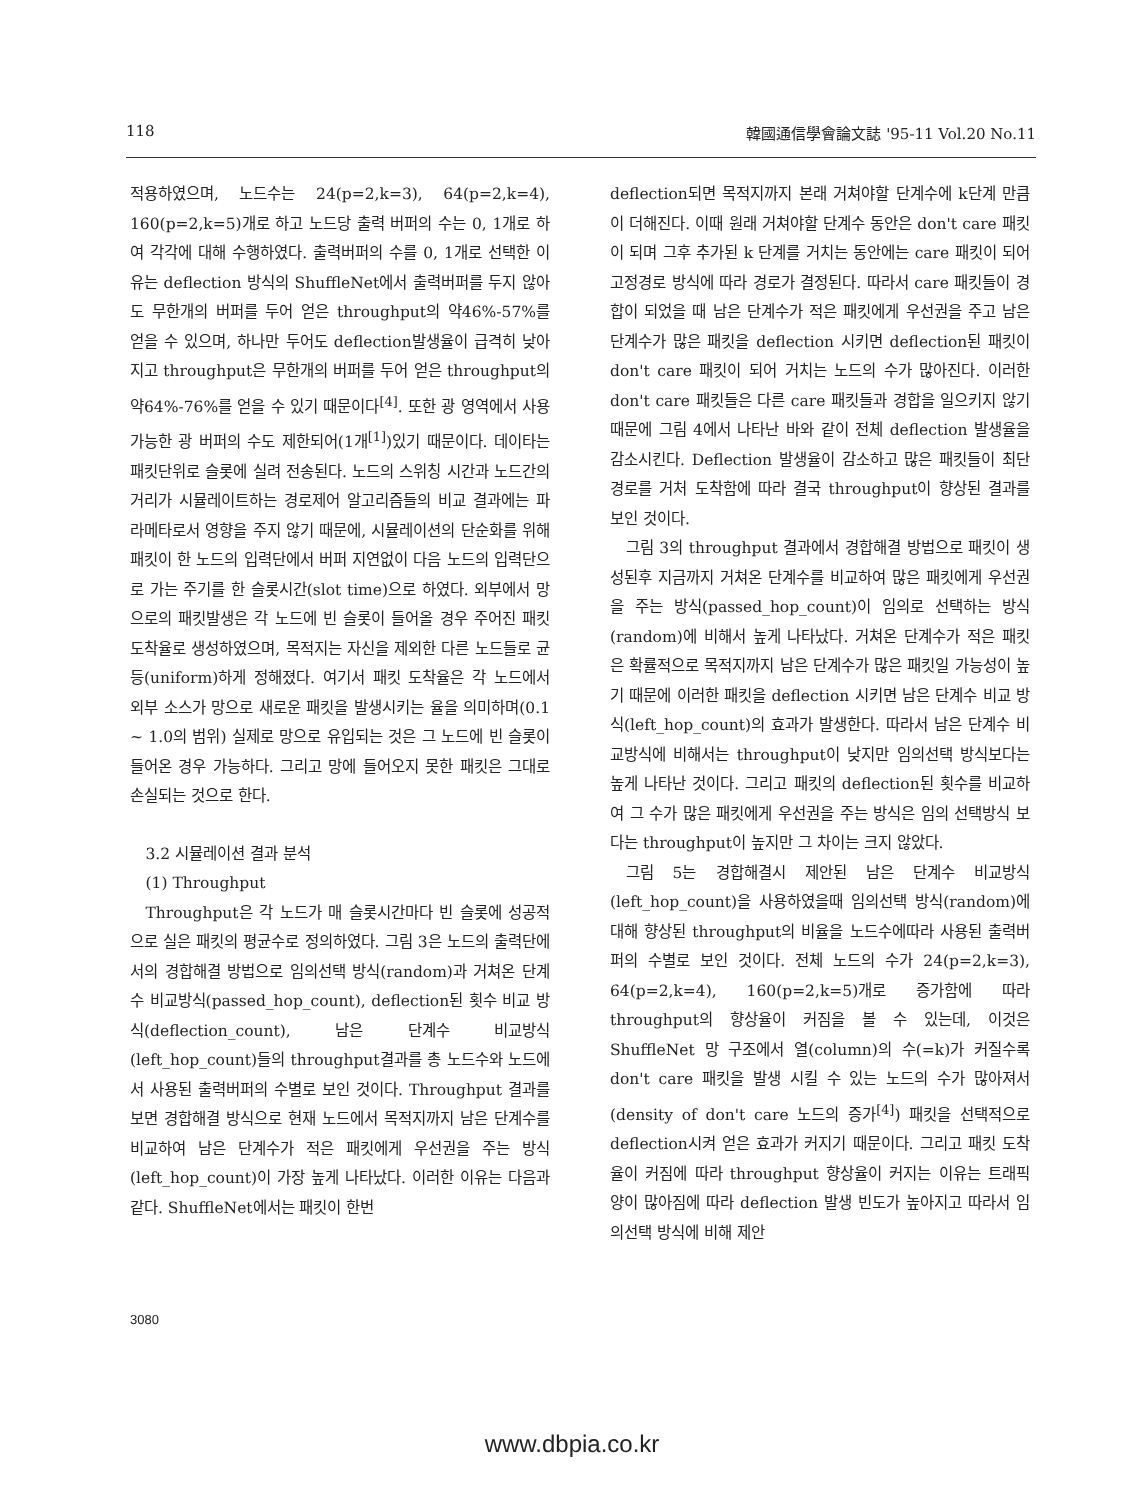118 韓國通信學會論文誌 '95-11 Vol.20 No.11
적용하였으며, 노드수는 24(p=2,k=3), 64(p=2,k=4), 160(p=2,k=5)개로 하고 노드당 출력 버퍼의 수는 0, 1개로 하여 각각에 대해 수행하였다. 출력버퍼의 수를 0, 1개로 선택한 이유는 deflection 방식의 ShuffleNet에서 출력버퍼를 두지 않아도 무한개의 버퍼를 두어 얻은 throughput의 약46%-57%를 얻을 수 있으며, 하나만 두어도 deflection발생율이 급격히 낮아지고 throughput은 무한개의 버퍼를 두어 얻은 throughput의 약64%-76%를 얻을 수 있기 때문이다<sup>[4]</sup>. 또한 광 영역에서 사용가능한 광 버퍼의 수도 제한되어(1개<sup>[1]</sup>)있기 때문이다. 데이타는 패킷단위로 슬롯에 실려 전송된다. 노드의 스위칭 시간과 노드간의 거리가 시뮬레이트하는 경로제어 알고리즘들의 비교 결과에는 파라메타로서 영향을 주지 않기 때문에, 시뮬레이션의 단순화를 위해 패킷이 한 노드의 입력단에서 버퍼 지연없이 다음 노드의 입력단으로 가는 주기를 한 슬롯시간(slot time)으로 하였다. 외부에서 망으로의 패킷발생은 각 노드에 빈 슬롯이 들어올 경우 주어진 패킷 도착율로 생성하였으며, 목적지는 자신을 제외한 다른 노드들로 균등(uniform)하게 정해졌다. 여기서 패킷 도착율은 각 노드에서 외부 소스가 망으로 새로운 패킷을 발생시키는 율을 의미하며(0.1 ~ 1.0의 범위) 실제로 망으로 유입되는 것은 그 노드에 빈 슬롯이 들어온 경우 가능하다. 그리고 망에 들어오지 못한 패킷은 그대로 손실되는 것으로 한다.
3.2 시뮬레이션 결과 분석
(1) Throughput
Throughput은 각 노드가 매 슬롯시간마다 빈 슬롯에 성공적으로 실은 패킷의 평균수로 정의하였다. 그림 3은 노드의 출력단에서의 경합해결 방법으로 임의선택 방식(random)과 거쳐온 단계수 비교방식(passed_hop_count), deflection된 횟수 비교 방식(deflection_count), 남은 단계수 비교방식(left_hop_count)들의 throughput결과를 총 노드수와 노드에서 사용된 출력버퍼의 수별로 보인 것이다. Throughput 결과를 보면 경합해결 방식으로 현재 노드에서 목적지까지 남은 단계수를 비교하여 남은 단계수가 적은 패킷에게 우선권을 주는 방식(left_hop_count)이 가장 높게 나타났다. 이러한 이유는 다음과 같다. ShuffleNet에서는 패킷이 한번
deflection되면 목적지까지 본래 거쳐야할 단계수에 k단계 만큼이 더해진다. 이때 원래 거쳐야할 단계수 동안은 don't care 패킷이 되며 그후 추가된 k 단계를 거치는 동안에는 care 패킷이 되어 고정경로 방식에 따라 경로가 결정된다. 따라서 care 패킷들이 경합이 되었을 때 남은 단계수가 적은 패킷에게 우선권을 주고 남은 단계수가 많은 패킷을 deflection 시키면 deflection된 패킷이 don't care 패킷이 되어 거치는 노드의 수가 많아진다. 이러한 don't care 패킷들은 다른 care 패킷들과 경합을 일으키지 않기 때문에 그림 4에서 나타난 바와 같이 전체 deflection 발생율을 감소시킨다. Deflection 발생율이 감소하고 많은 패킷들이 최단 경로를 거처 도착함에 따라 결국 throughput이 향상된 결과를 보인 것이다.
그림 3의 throughput 결과에서 경합해결 방법으로 패킷이 생성된후 지금까지 거쳐온 단계수를 비교하여 많은 패킷에게 우선권을 주는 방식(passed_hop_count)이 임의로 선택하는 방식(random)에 비해서 높게 나타났다. 거쳐온 단계수가 적은 패킷은 확률적으로 목적지까지 남은 단계수가 많은 패킷일 가능성이 높기 때문에 이러한 패킷을 deflection 시키면 남은 단계수 비교 방식(left_hop_count)의 효과가 발생한다. 따라서 남은 단계수 비교방식에 비해서는 throughput이 낮지만 임의선택 방식보다는 높게 나타난 것이다. 그리고 패킷의 deflection된 횟수를 비교하여 그 수가 많은 패킷에게 우선권을 주는 방식은 임의 선택방식 보다는 throughput이 높지만 그 차이는 크지 않았다.
그림 5는 경합해결시 제안된 남은 단계수 비교방식(left_hop_count)을 사용하였을때 임의선택 방식(random)에 대해 향상된 throughput의 비율을 노드수에따라 사용된 출력버퍼의 수별로 보인 것이다. 전체 노드의 수가 24(p=2,k=3), 64(p=2,k=4), 160(p=2,k=5)개로 증가함에 따라 throughput의 향상율이 커짐을 볼 수 있는데, 이것은 ShuffleNet 망 구조에서 열(column)의 수(=k)가 커질수록 don't care 패킷을 발생 시킬 수 있는 노드의 수가 많아져서(density of don't care 노드의 증가<sup>[4]</sup>) 패킷을 선택적으로 deflection시켜 얻은 효과가 커지기 때문이다. 그리고 패킷 도착율이 커짐에 따라 throughput 향상율이 커지는 이유는 트래픽 양이 많아짐에 따라 deflection 발생 빈도가 높아지고 따라서 임의선택 방식에 비해 제안
3080
www.dbpia.co.kr